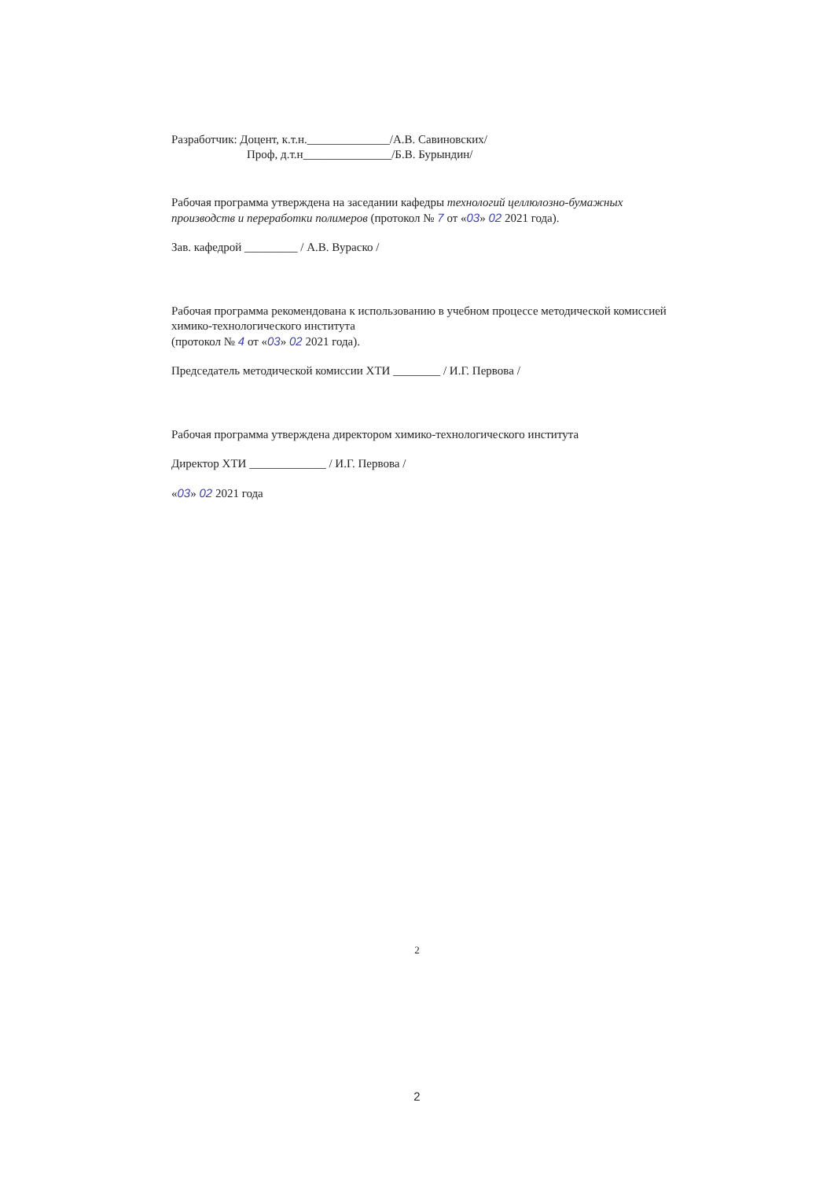Разработчик: Доцент, к.т.н.______________/А.В. Савиновских/
Проф, д.т.н_______________/Б.В. Бурындин/
Рабочая программа утверждена на заседании кафедры технологий целлюлозно-бумажных производств и переработки полимеров (протокол № 7 от «03» 02 2021 года).
Зав. кафедрой _________ / А.В. Вураско /
Рабочая программа рекомендована к использованию в учебном процессе методической комиссией химико-технологического института
(протокол № 4 от «03» 02 2021 года).
Председатель методической комиссии ХТИ ________ / И.Г. Первова /
Рабочая программа утверждена директором химико-технологического института
Директор ХТИ _____________ / И.Г. Первова /
«03» 02 2021 года
2
2